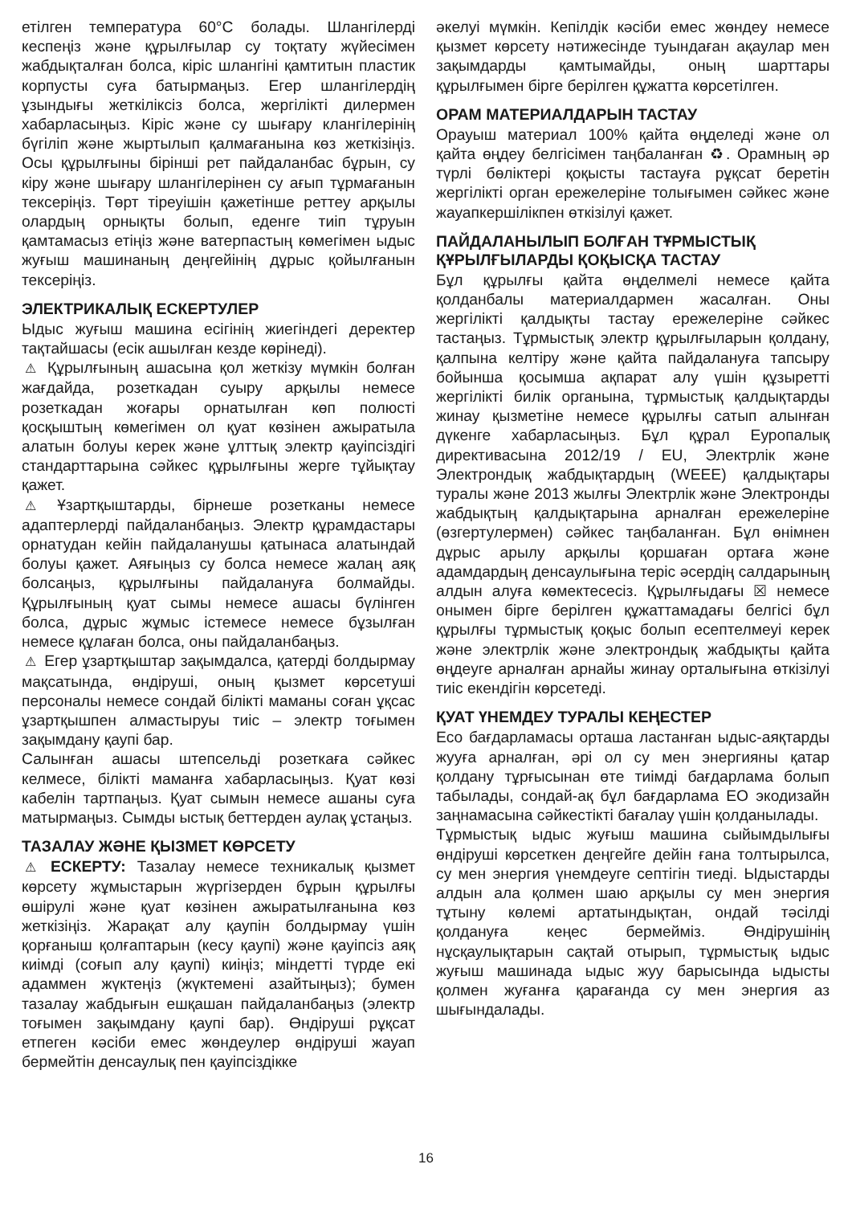етілген температура 60°C болады. Шлангілерді кеспеңіз және құрылғылар су тоқтату жүйесімен жабдықталған болса, кіріс шлангіні қамтитын пластик корпусты суға батырмаңыз. Егер шлангілердің ұзындығы жеткіліксіз болса, жергілікті дилермен хабарласыңыз. Кіріс және су шығару клангілерінің бүгіліп және жыртылып қалмағанына көз жеткізіңіз. Осы құрылғыны бірінші рет пайдаланбас бұрын, су кіру және шығару шлангілерінен су ағып тұрмағанын тексеріңіз. Төрт тіреуішін қажетінше реттеу арқылы олардың орнықты болып, еденге тиіп тұруын қамтамасыз етіңіз және ватерпастың көмегімен ыдыс жуғыш машинаның деңгейінің дұрыс қойылғанын тексеріңіз.
ЭЛЕКТРИКАЛЫҚ ЕСКЕРТУЛЕР
Ыдыс жуғыш машина есігінің жиегіндегі деректер тақтайшасы (есік ашылған кезде көрінеді).
⚠ Құрылғының ашасына қол жеткізу мүмкін болған жағдайда, розеткадан суыру арқылы немесе розеткадан жоғары орнатылған көп полюсті қосқыштың көмегімен ол қуат көзінен ажыратыла алатын болуы керек және ұлттық электр қауіпсіздігі стандарттарына сәйкес құрылғыны жерге тұйықтау қажет.
⚠ Ұзартқыштарды, бірнеше розетканы немесе адаптерлерді пайдаланбаңыз. Электр құрамдастары орнатудан кейін пайдаланушы қатынаса алатындай болуы қажет. Аяғыңыз су болса немесе жалаң аяқ болсаңыз, құрылғыны пайдалануға болмайды. Құрылғының қуат сымы немесе ашасы бүлінген болса, дұрыс жұмыс істемесе немесе бұзылған немесе құлаған болса, оны пайдаланбаңыз.
⚠ Егер ұзартқыштар зақымдалса, қатерді болдырмау мақсатында, өндіруші, оның қызмет көрсетуші персоналы немесе сондай білікті маманы соған ұқсас ұзартқышпен алмастыруы тиіс – электр тоғымен зақымдану қаупі бар.
Салынған ашасы штепсельді розеткаға сәйкес келмесе, білікті маманға хабарласыңыз. Қуат көзі кабелін тартпаңыз. Қуат сымын немесе ашаны суға матырмаңыз. Сымды ыстық беттерден аулақ ұстаңыз.
ТАЗАЛАУ ЖӘНЕ ҚЫЗМЕТ КӨРСЕТУ
⚠ ЕСКЕРТУ: Тазалау немесе техникалық қызмет көрсету жұмыстарын жүргізерден бұрын құрылғы өшірулі және қуат көзінен ажыратылғанына көз жеткізіңіз. Жарақат алу қаупін болдырмау үшін қорғаныш қолғаптарын (кесу қаупі) және қауіпсіз аяқ киімді (соғып алу қаупі) киіңіз; міндетті түрде екі адаммен жүктеңіз (жүктемені азайтыңыз); бумен тазалау жабдығын ешқашан пайдаланбаңыз (электр тоғымен зақымдану қаупі бар). Өндіруші рұқсат етпеген кәсіби емес жөндеулер өндіруші жауап бермейтін денсаулық пен қауіпсіздікке
әкелуі мүмкін. Кепілдік кәсіби емес жөндеу немесе қызмет көрсету нәтижесінде туындаған ақаулар мен зақымдарды қамтымайды, оның шарттары құрылғымен бірге берілген құжатта көрсетілген.
ОРАМ МАТЕРИАЛДАРЫН ТАСТАУ
Орауыш материал 100% қайта өңделеді және ол қайта өңдеу белгісімен таңбаланған ♻. Орамның әр түрлі бөліктері қоқысты тастауға рұқсат беретін жергілікті орган ережелеріне толығымен сәйкес және жауапкершілікпен өткізілуі қажет.
ПАЙДАЛАНЫЛЫП БОЛҒАН ТҰРМЫСТЫҚ ҚҰРЫЛҒЫЛАРДЫ ҚОҚЫСҚА ТАСТАУ
Бұл құрылғы қайта өңделмелі немесе қайта қолданбалы материалдармен жасалған. Оны жергілікті қалдықты тастау ережелеріне сәйкес тастаңыз. Тұрмыстық электр құрылғыларын қолдану, қалпына келтіру және қайта пайдалануға тапсыру бойынша қосымша ақпарат алу үшін құзыретті жергілікті билік органына, тұрмыстық қалдықтарды жинау қызметіне немесе құрылғы сатып алынған дүкенге хабарласыңыз. Бұл құрал Еуропалық директивасына 2012/19 / EU, Электрлік және Электрондық жабдықтардың (WEEE) қалдықтары туралы және 2013 жылғы Электрлік және Электронды жабдықтың қалдықтарына арналған ережелеріне (өзгертулермен) сәйкес таңбаланған. Бұл өнімнен дұрыс арылу арқылы қоршаған ортаға және адамдардың денсаулығына теріс әсердің салдарының алдын алуға көмектесесіз. Құрылғыдағы ☒ немесе онымен бірге берілген құжаттамадағы белгісі бұл құрылғы тұрмыстық қоқыс болып есептелмеуі керек және электрлік және электрондық жабдықты қайта өңдеуге арналған арнайы жинау орталығына өткізілуі тиіс екендігін көрсетеді.
ҚУАТ ҮНЕМДЕУ ТУРАЛЫ КЕҢЕСТЕР
Eco бағдарламасы орташа ластанған ыдыс-аяқтарды жууға арналған, әрі ол су мен энергияны қатар қолдану тұрғысынан өте тиімді бағдарлама болып табылады, сондай-ақ бұл бағдарлама ЕО экодизайн заңнамасына сәйкестікті бағалау үшін қолданылады.
Тұрмыстық ыдыс жуғыш машина сыйымдылығы өндіруші көрсеткен деңгейге дейін ғана толтырылса, су мен энергия үнемдеуге септігін тиеді. Ыдыстарды алдын ала қолмен шаю арқылы су мен энергия тұтыну көлемі артатындықтан, ондай тәсілді қолдануға кеңес бермейміз. Өндірушінің нұсқаулықтарын сақтай отырып, тұрмыстық ыдыс жуғыш машинада ыдыс жуу барысында ыдысты қолмен жуғанға қарағанда су мен энергия аз шығындалады.
16